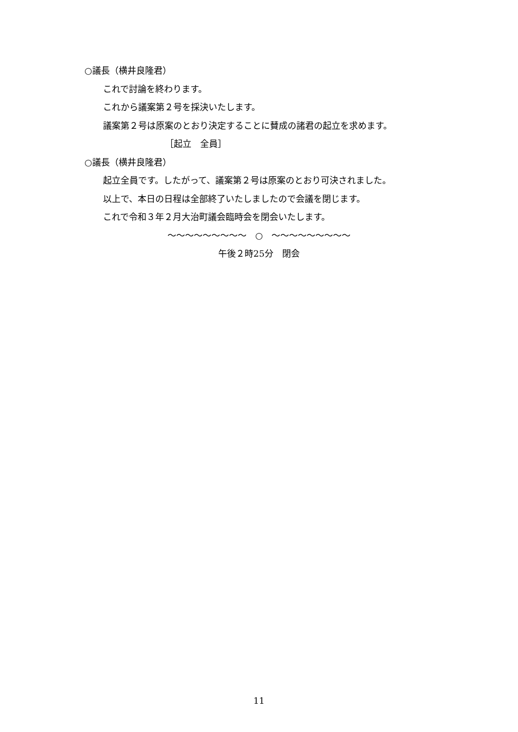○議長（横井良隆君）
これで討論を終わります。
これから議案第２号を採決いたします。
議案第２号は原案のとおり決定することに賛成の諸君の起立を求めます。
［起立　全員］
○議長（横井良隆君）
起立全員です。したがって、議案第２号は原案のとおり可決されました。
以上で、本日の日程は全部終了いたしましたので会議を閉じます。
これで令和３年２月大治町議会臨時会を閉会いたします。
～～～～～～～～～　○　～～～～～～～～～
午後２時25分　閉会
11